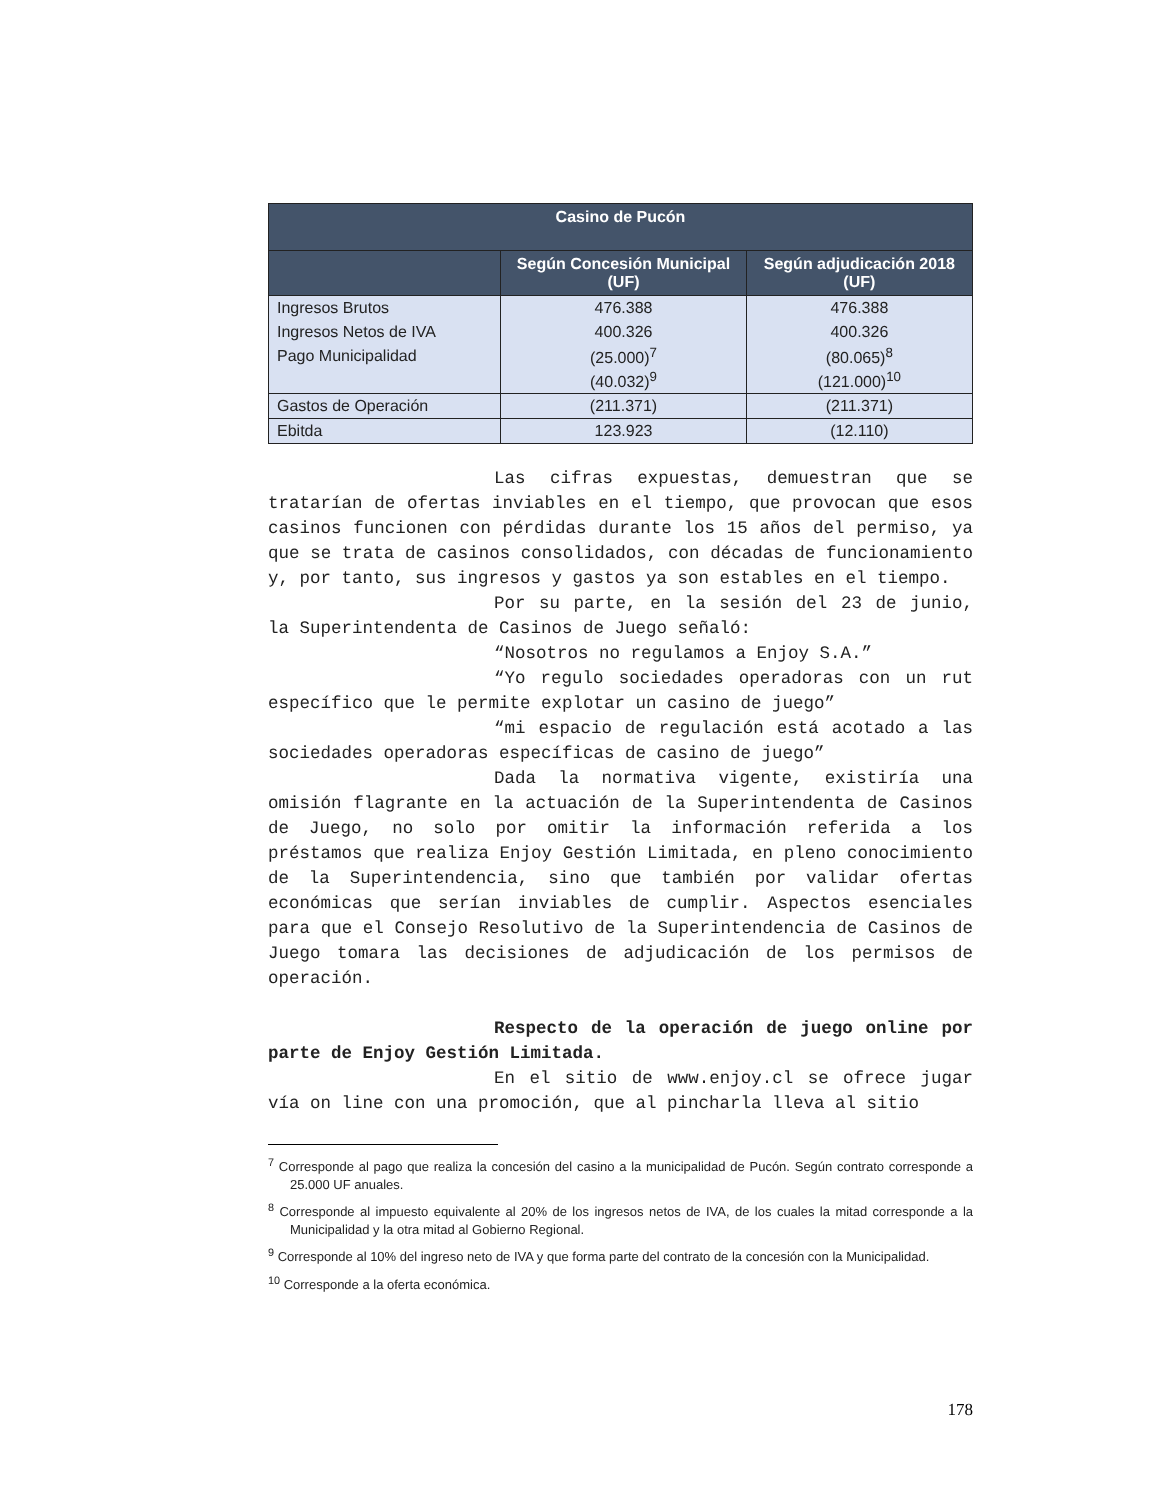| Casino de Pucón | | |
| --- | --- | --- |
| | Según Concesión Municipal (UF) | Según adjudicación 2018 (UF) |
| Ingresos Brutos | 476.388 | 476.388 |
| Ingresos Netos de IVA | 400.326 | 400.326 |
| Pago Municipalidad | (25.000)<sup>7</sup> | (80.065)<sup>8</sup> |
| | (40.032)<sup>9</sup> | (121.000)<sup>10</sup> |
| Gastos de Operación | (211.371) | (211.371) |
| Ebitda | 123.923 | (12.110) |
Las cifras expuestas, demuestran que se tratarían de ofertas inviables en el tiempo, que provocan que esos casinos funcionen con pérdidas durante los 15 años del permiso, ya que se trata de casinos consolidados, con décadas de funcionamiento y, por tanto, sus ingresos y gastos ya son estables en el tiempo.
Por su parte, en la sesión del 23 de junio, la Superintendenta de Casinos de Juego señaló:
“Nosotros no regulamos a Enjoy S.A.”
“Yo regulo sociedades operadoras con un rut específico que le permite explotar un casino de juego”
“mi espacio de regulación está acotado a las sociedades operadoras específicas de casino de juego”
Dada la normativa vigente, existiría una omisión flagrante en la actuación de la Superintendenta de Casinos de Juego, no solo por omitir la información referida a los préstamos que realiza Enjoy Gestión Limitada, en pleno conocimiento de la Superintendencia, sino que también por validar ofertas económicas que serían inviables de cumplir. Aspectos esenciales para que el Consejo Resolutivo de la Superintendencia de Casinos de Juego tomara las decisiones de adjudicación de los permisos de operación.
Respecto de la operación de juego online por parte de Enjoy Gestión Limitada.
En el sitio de www.enjoy.cl se ofrece jugar vía on line con una promoción, que al pincharla lleva al sitio
<sup>7</sup> Corresponde al pago que realiza la concesión del casino a la municipalidad de Pucón. Según contrato corresponde a 25.000 UF anuales.
<sup>8</sup> Corresponde al impuesto equivalente al 20% de los ingresos netos de IVA, de los cuales la mitad corresponde a la Municipalidad y la otra mitad al Gobierno Regional.
<sup>9</sup> Corresponde al 10% del ingreso neto de IVA y que forma parte del contrato de la concesión con la Municipalidad.
<sup>10</sup> Corresponde a la oferta económica.
178